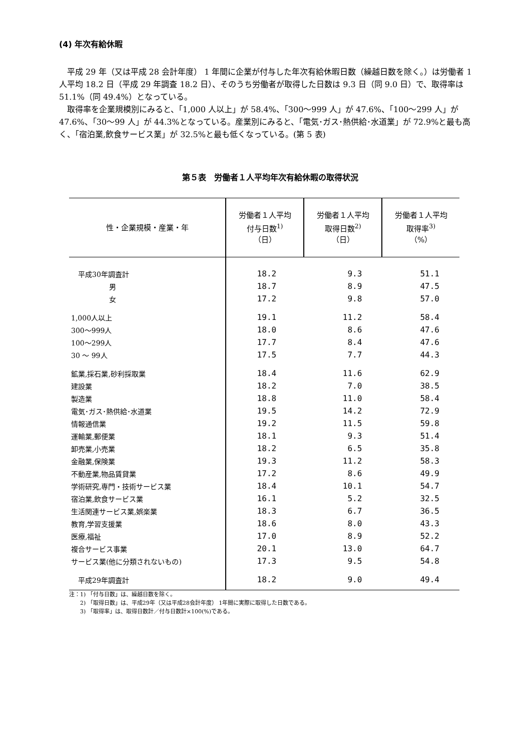(4) 年次有給休暇
平成 29 年（又は平成 28 会計年度） 1 年間に企業が付与した年次有給休暇日数（繰越日数を除く。）は労働者 1 人平均 18.2 日（平成 29 年調査 18.2 日）、そのうち労働者が取得した日数は 9.3 日（同 9.0 日）で、取得率は 51.1%（同 49.4%）となっている。
取得率を企業規模別にみると、「1,000 人以上」が 58.4%、「300～999 人」が 47.6%、「100～299 人」が 47.6%、「30～99 人」が 44.3%となっている。産業別にみると、「電気･ガス･熱供給･水道業」が 72.9%と最も高く、「宿泊業,飲食サービス業」が 32.5%と最も低くなっている。(第 5 表)
第５表　労働者１人平均年次有給休暇の取得状況
| 性・企業規模・産業・年 | 労働者１人平均 付与日数<sup>1)</sup> （日） | 労働者１人平均 取得日数<sup>2)</sup> （日） | 労働者１人平均 取得率<sup>3)</sup> （%） |
| --- | --- | --- | --- |
| 平成30年調査計 | 18.2 | 9.3 | 51.1 |
| 男 | 18.7 | 8.9 | 47.5 |
| 女 | 17.2 | 9.8 | 57.0 |
| 1,000人以上 | 19.1 | 11.2 | 58.4 |
| 300～999人 | 18.0 | 8.6 | 47.6 |
| 100～299人 | 17.7 | 8.4 | 47.6 |
| 30 ～ 99人 | 17.5 | 7.7 | 44.3 |
| 鉱業,採石業,砂利採取業 | 18.4 | 11.6 | 62.9 |
| 建設業 | 18.2 | 7.0 | 38.5 |
| 製造業 | 18.8 | 11.0 | 58.4 |
| 電気･ガス･熱供給･水道業 | 19.5 | 14.2 | 72.9 |
| 情報通信業 | 19.2 | 11.5 | 59.8 |
| 運輸業,郵便業 | 18.1 | 9.3 | 51.4 |
| 卸売業,小売業 | 18.2 | 6.5 | 35.8 |
| 金融業,保険業 | 19.3 | 11.2 | 58.3 |
| 不動産業,物品賃貸業 | 17.2 | 8.6 | 49.9 |
| 学術研究,専門・技術サービス業 | 18.4 | 10.1 | 54.7 |
| 宿泊業,飲食サービス業 | 16.1 | 5.2 | 32.5 |
| 生活関連サービス業,娯楽業 | 18.3 | 6.7 | 36.5 |
| 教育,学習支援業 | 18.6 | 8.0 | 43.3 |
| 医療,福祉 | 17.0 | 8.9 | 52.2 |
| 複合サービス事業 | 20.1 | 13.0 | 64.7 |
| サービス業(他に分類されないもの) | 17.3 | 9.5 | 54.8 |
| 平成29年調査計 | 18.2 | 9.0 | 49.4 |
注：1) 「付与日数」は、繰越日数を除く。
　　2) 「取得日数」は、平成29年（又は平成28会計年度） 1年間に実際に取得した日数である。
　　3) 「取得率」は、取得日数計／付与日数計×100(%)である。